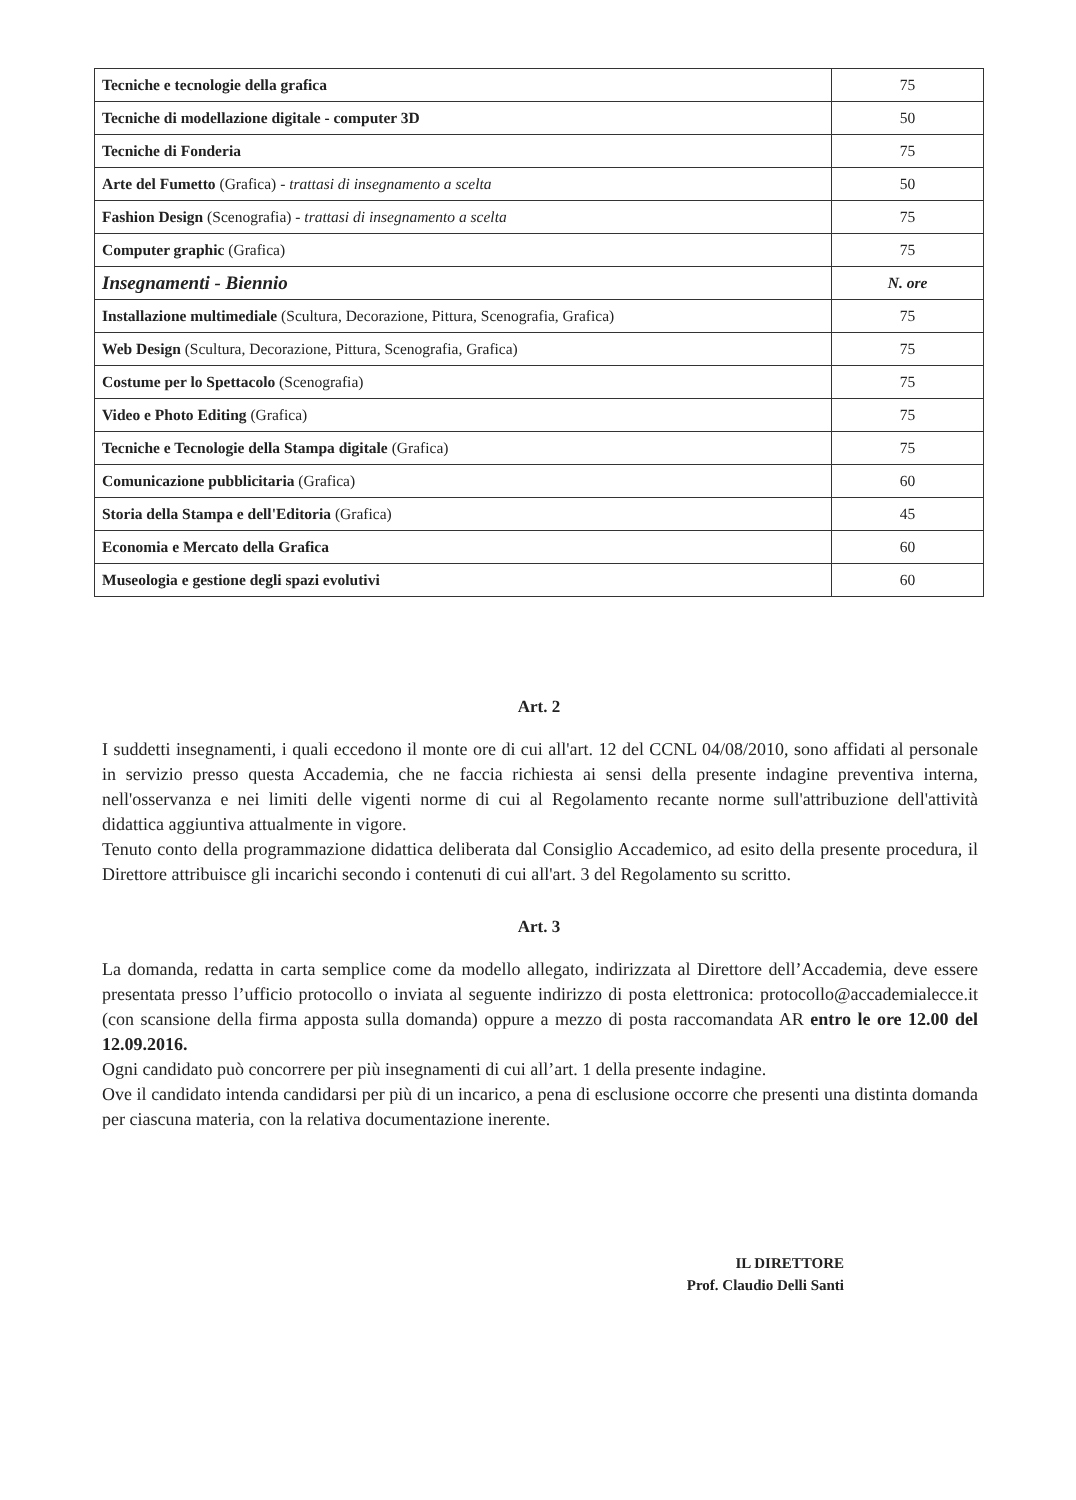| Tecniche e tecnologie della grafica | 75 |
| Tecniche di modellazione digitale - computer 3D | 50 |
| Tecniche di Fonderia | 75 |
| Arte del Fumetto (Grafica) - trattasi di insegnamento a scelta | 50 |
| Fashion Design (Scenografia) - trattasi di insegnamento a scelta | 75 |
| Computer graphic (Grafica) | 75 |
| Insegnamenti - Biennio | N. ore |
| Installazione multimediale (Scultura, Decorazione, Pittura, Scenografia, Grafica) | 75 |
| Web Design (Scultura, Decorazione, Pittura, Scenografia, Grafica) | 75 |
| Costume per lo Spettacolo (Scenografia) | 75 |
| Video e Photo Editing (Grafica) | 75 |
| Tecniche e Tecnologie della Stampa digitale (Grafica) | 75 |
| Comunicazione pubblicitaria (Grafica) | 60 |
| Storia della Stampa e dell'Editoria (Grafica) | 45 |
| Economia e Mercato della Grafica | 60 |
| Museologia e gestione degli spazi evolutivi | 60 |
Art. 2
I suddetti insegnamenti, i quali eccedono il monte ore di cui all'art. 12 del CCNL 04/08/2010, sono affidati al personale in servizio presso questa Accademia, che ne faccia richiesta ai sensi della presente indagine preventiva interna, nell'osservanza e nei limiti delle vigenti norme di cui al Regolamento recante norme sull'attribuzione dell'attività didattica aggiuntiva attualmente in vigore.
Tenuto conto della programmazione didattica deliberata dal Consiglio Accademico, ad esito della presente procedura, il Direttore attribuisce gli incarichi secondo i contenuti di cui all'art. 3 del Regolamento su scritto.
Art. 3
La domanda, redatta in carta semplice come da modello allegato, indirizzata al Direttore dell’Accademia, deve essere presentata presso l’ufficio protocollo o inviata al seguente indirizzo di posta elettronica: protocollo@accademialecce.it (con scansione della firma apposta sulla domanda) oppure a mezzo di posta raccomandata AR entro le ore 12.00 del 12.09.2016.
Ogni candidato può concorrere per più insegnamenti di cui all’art. 1 della presente indagine.
Ove il candidato intenda candidarsi per più di un incarico, a pena di esclusione occorre che presenti una distinta domanda per ciascuna materia, con la relativa documentazione inerente.
IL DIRETTORE
Prof. Claudio Delli Santi